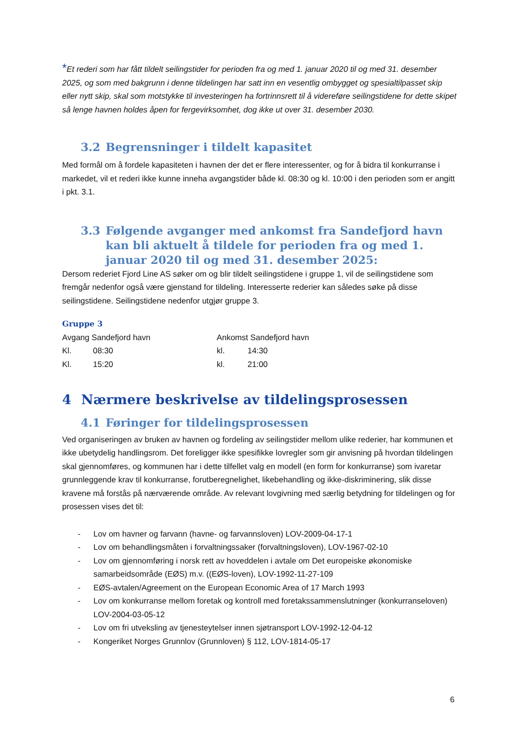*Et rederi som har fått tildelt seilingstider for perioden fra og med 1. januar 2020 til og med 31. desember 2025, og som med bakgrunn i denne tildelingen har satt inn en vesentlig ombygget og spesialtilpasset skip eller nytt skip, skal som motstykke til investeringen ha fortrinnsrett til å videreføre seilingstidene for dette skipet så lenge havnen holdes åpen for fergevirksomhet, dog ikke ut over 31. desember 2030.
3.2 Begrensninger i tildelt kapasitet
Med formål om å fordele kapasiteten i havnen der det er flere interessenter, og for å bidra til konkurranse i markedet, vil et rederi ikke kunne inneha avgangstider både kl. 08:30 og kl. 10:00 i den perioden som er angitt i pkt. 3.1.
3.3 Følgende avganger med ankomst fra Sandefjord havn kan bli aktuelt å tildele for perioden fra og med 1. januar 2020 til og med 31. desember 2025:
Dersom rederiet Fjord Line AS søker om og blir tildelt seilingstidene i gruppe 1, vil de seilingstidene som fremgår nedenfor også være gjenstand for tildeling. Interesserte rederier kan således søke på disse seilingstidene. Seilingstidene nedenfor utgjør gruppe 3.
Gruppe 3
| Avgang Sandefjord havn | | Ankomst Sandefjord havn | |
| Kl. | 08:30 | kl. | 14:30 |
| Kl. | 15:20 | kl. | 21:00 |
4 Nærmere beskrivelse av tildelingsprosessen
4.1 Føringer for tildelingsprosessen
Ved organiseringen av bruken av havnen og fordeling av seilingstider mellom ulike rederier, har kommunen et ikke ubetydelig handlingsrom. Det foreligger ikke spesifikke lovregler som gir anvisning på hvordan tildelingen skal gjennomføres, og kommunen har i dette tilfellet valg en modell (en form for konkurranse) som ivaretar grunnleggende krav til konkurranse, forutberegnelighet, likebehandling og ikke-diskriminering, slik disse kravene må forstås på nærværende område. Av relevant lovgivning med særlig betydning for tildelingen og for prosessen vises det til:
- Lov om havner og farvann (havne- og farvannsloven) LOV-2009-04-17-1
- Lov om behandlingsmåten i forvaltningssaker (forvaltningsloven), LOV-1967-02-10
- Lov om gjennomføring i norsk rett av hoveddelen i avtale om Det europeiske økonomiske samarbeidsområde (EØS) m.v. ((EØS-loven), LOV-1992-11-27-109
- EØS-avtalen/Agreement on the European Economic Area of 17 March 1993
- Lov om konkurranse mellom foretak og kontroll med foretakssammenslutninger (konkurranseloven) LOV-2004-03-05-12
- Lov om fri utveksling av tjenesteytelser innen sjøtransport LOV-1992-12-04-12
- Kongeriket Norges Grunnlov (Grunnloven) § 112, LOV-1814-05-17
6